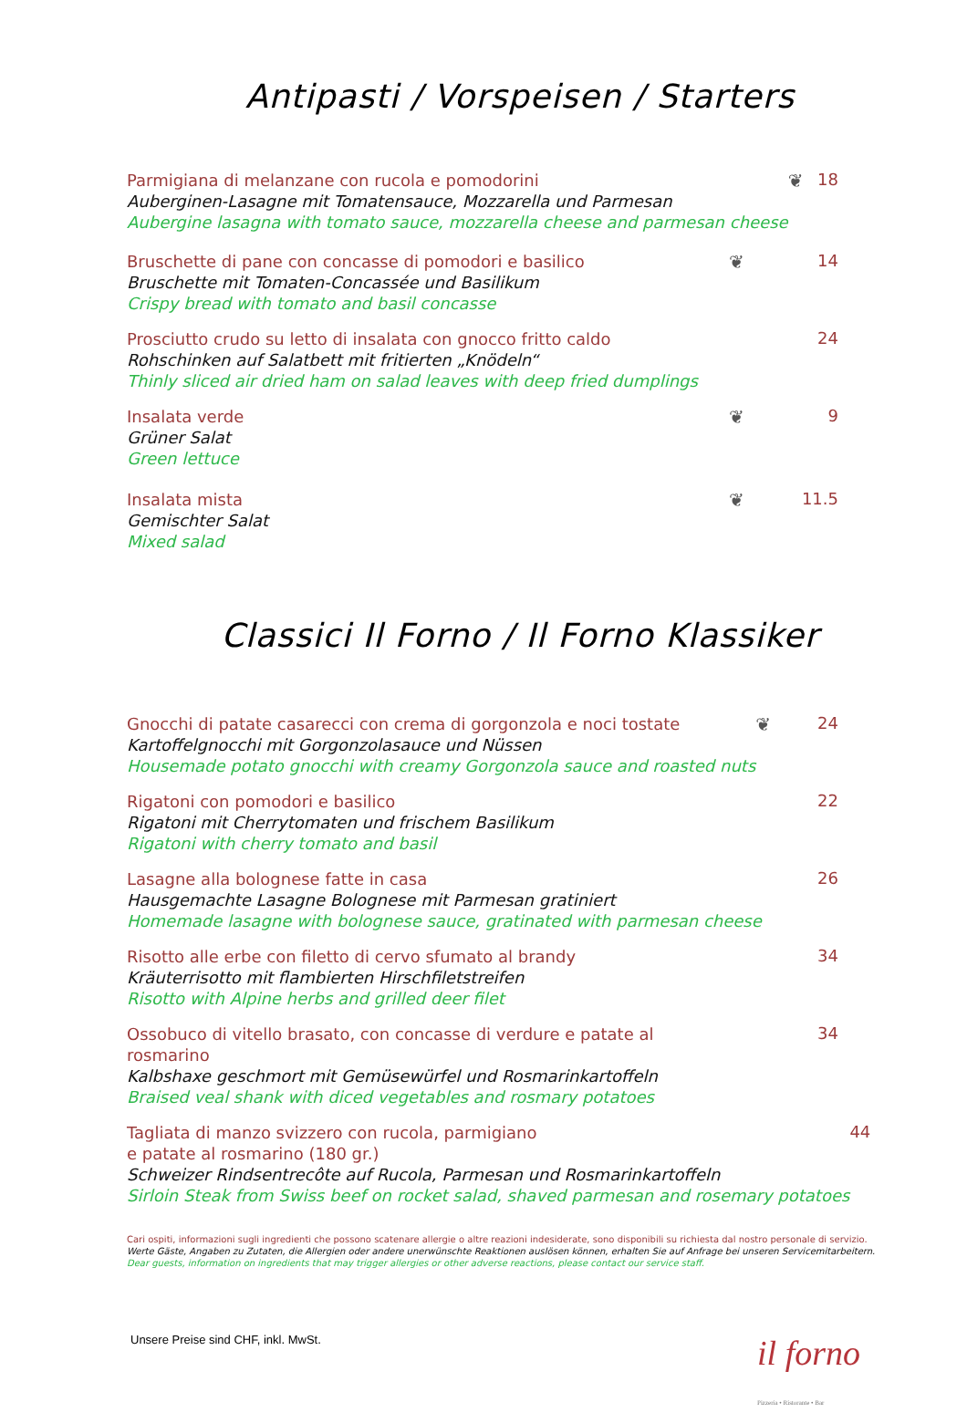Antipasti / Vorspeisen / Starters
Parmigiana di melanzane con rucola e pomodorini
Auberginen-Lasagne mit Tomatensauce, Mozzarella und Parmesan
Aubergine lasagna with tomato sauce, mozzarella cheese and parmesan cheese
❦ 18
Bruschette di pane con concasse di pomodori e basilico
Bruschette mit Tomaten-Concassée und Basilikum
Crispy bread with tomato and basil concasse
❦ 14
Prosciutto crudo su letto di insalata con gnocco fritto caldo
Rohschinken auf Salatbett mit fritierten „Knödeln“
Thinly sliced air dried ham on salad leaves with deep fried dumplings
24
Insalata verde
Grüner Salat
Green lettuce
❦ 9
Insalata mista
Gemischter Salat
Mixed salad
❦ 11.5
Classici Il Forno / Il Forno Klassiker
Gnocchi di patate casarecci con crema di gorgonzola e noci tostate
Kartoffelgnocchi mit Gorgonzolasauce und Nüssen
Housemade potato gnocchi with creamy Gorgonzola sauce and roasted nuts
❦ 24
Rigatoni con pomodori e basilico
Rigatoni mit Cherrytomaten und frischem Basilikum
Rigatoni with cherry tomato and basil
22
Lasagne alla bolognese fatte in casa
Hausgemachte Lasagne Bolognese mit Parmesan gratiniert
Homemade lasagne with bolognese sauce, gratinated with parmesan cheese
26
Risotto alle erbe con filetto di cervo sfumato al brandy
Kräuterrisotto mit flambierten Hirschfiletstreifen
Risotto with Alpine herbs and grilled deer filet
34
Ossobuco di vitello brasato, con concasse di verdure e patate al rosmarino
Kalbshaxe geschmort mit Gemüsewürfel und Rosmarinkartoffeln
Braised veal shank with diced vegetables and rosmary potatoes
34
Tagliata di manzo svizzero con rucola, parmigiano
e patate al rosmarino (180 gr.)
Schweizer Rindsentrecôte auf Rucola, Parmesan und Rosmarinkartoffeln
Sirloin Steak from Swiss beef on rocket salad, shaved parmesan and rosemary potatoes
44
Cari ospiti, informazioni sugli ingredienti che possono scatenare allergie o altre reazioni indesiderate, sono disponibili su richiesta dal nostro personale di servizio.
Werte Gäste, Angaben zu Zutaten, die Allergien oder andere unerwünschte Reaktionen auslösen können, erhalten Sie auf Anfrage bei unseren Servicemitarbeitern.
Dear guests, information on ingredients that may trigger allergies or other adverse reactions, please contact our service staff.
Unsere Preise sind CHF, inkl. MwSt.
il forno
Pizzeria • Ristorante • Bar